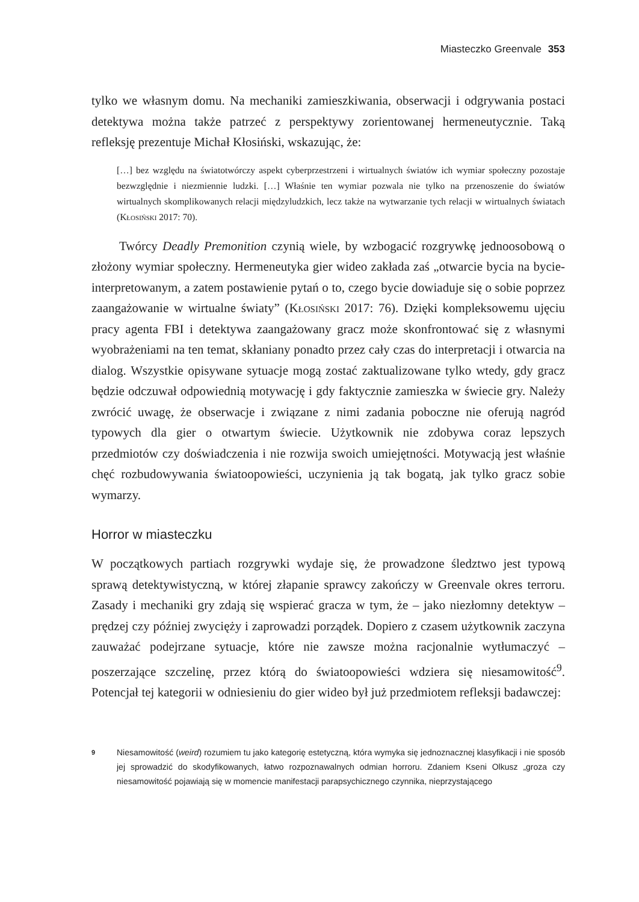Miasteczko Greenvale 353
tylko we własnym domu. Na mechaniki zamieszkiwania, obserwacji i odgrywania postaci detektywa można także patrzeć z perspektywy zorientowanej hermeneutycznie. Taką refleksję prezentuje Michał Kłosiński, wskazując, że:
[…] bez względu na światotwórczy aspekt cyberprzestrzeni i wirtualnych światów ich wymiar społeczny pozostaje bezwzględnie i niezmiennie ludzki. […] Właśnie ten wymiar pozwala nie tylko na przenoszenie do światów wirtualnych skomplikowanych relacji międzyludzkich, lecz także na wytwarzanie tych relacji w wirtualnych światach (Kłosiński 2017: 70).
Twórcy Deadly Premonition czynią wiele, by wzbogacić rozgrywkę jednoosobową o złożony wymiar społeczny. Hermeneutyka gier wideo zakłada zaś „otwarcie bycia na bycie-interpretowanym, a zatem postawienie pytań o to, czego bycie dowiaduje się o sobie poprzez zaangażowanie w wirtualne światy” (Kłosiński 2017: 76). Dzięki kompleksowemu ujęciu pracy agenta FBI i detektywa zaangażowany gracz może skonfrontować się z własnymi wyobrażeniami na ten temat, skłaniany ponadto przez cały czas do interpretacji i otwarcia na dialog. Wszystkie opisywane sytuacje mogą zostać zaktualizowane tylko wtedy, gdy gracz będzie odczuwał odpowiednią motywację i gdy faktycznie zamieszka w świecie gry. Należy zwrócić uwagę, że obserwacje i związane z nimi zadania poboczne nie oferują nagród typowych dla gier o otwartym świecie. Użytkownik nie zdobywa coraz lepszych przedmiotów czy doświadczenia i nie rozwija swoich umiejętności. Motywacją jest właśnie chęć rozbudowywania światoopowieści, uczynienia ją tak bogatą, jak tylko gracz sobie wymarzy.
Horror w miasteczku
W początkowych partiach rozgrywki wydaje się, że prowadzone śledztwo jest typową sprawą detektywistyczną, w której złapanie sprawcy zakończy w Greenvale okres terroru. Zasady i mechaniki gry zdają się wspierać gracza w tym, że – jako niezłomny detektyw – prędzej czy później zwycięży i zaprowadzi porządek. Dopiero z czasem użytkownik zaczyna zauważać podejrzane sytuacje, które nie zawsze można racjonalnie wytłumaczyć – poszerzające szczelinę, przez którą do światoopowieści wdziera się niesamowitość<sup>9</sup>. Potencjał tej kategorii w odniesieniu do gier wideo był już przedmiotem refleksji badawczej:
<sup>9</sup>
Niesamowitość (weird) rozumiem tu jako kategorię estetyczną, która wymyka się jednoznacznej klasyfikacji i nie sposób jej sprowadzić do skodyfikowanych, łatwo rozpoznawalnych odmian horroru. Zdaniem Kseni Olkusz „groza czy niesamowitość pojawiają się w momencie manifestacji parapsychicznego czynnika, nieprzystającego